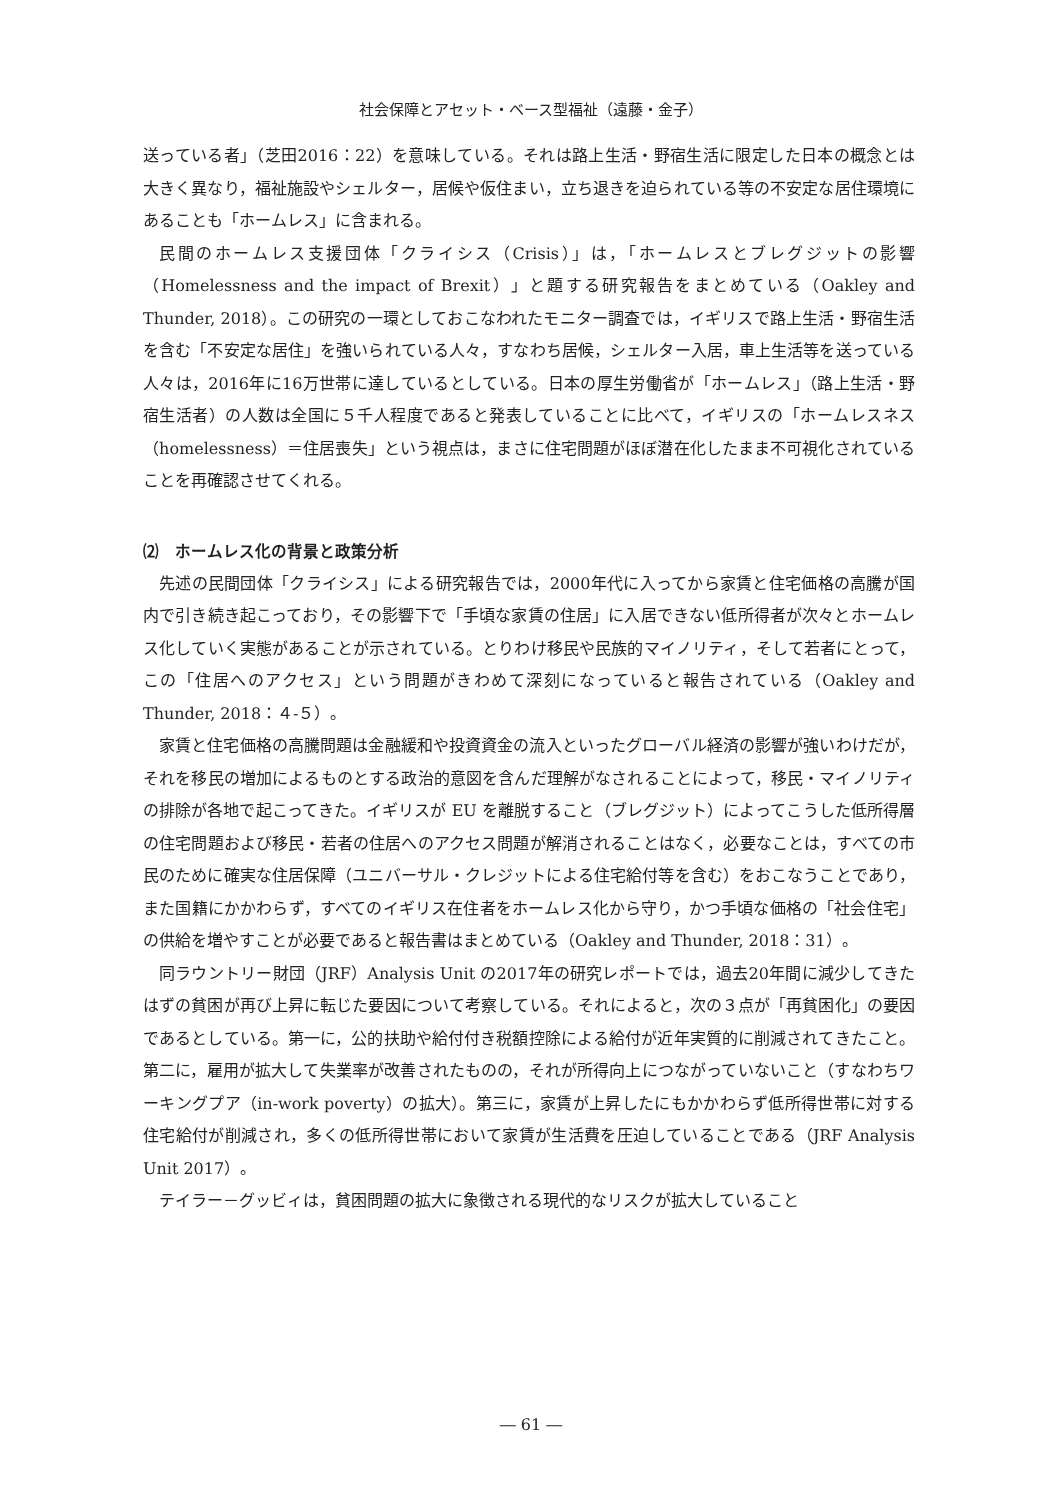社会保障とアセット・ベース型福祉（遠藤・金子）
送っている者」（芝田2016：22）を意味している。それは路上生活・野宿生活に限定した日本の概念とは大きく異なり，福祉施設やシェルター，居候や仮住まい，立ち退きを迫られている等の不安定な居住環境にあることも「ホームレス」に含まれる。
民間のホームレス支援団体「クライシス（Crisis）」は，「ホームレスとブレグジットの影響（Homelessness and the impact of Brexit）」と題する研究報告をまとめている（Oakley and Thunder, 2018）。この研究の一環としておこなわれたモニター調査では，イギリスで路上生活・野宿生活を含む「不安定な居住」を強いられている人々，すなわち居候，シェルター入居，車上生活等を送っている人々は，2016年に16万世帯に達しているとしている。日本の厚生労働省が「ホームレス」（路上生活・野宿生活者）の人数は全国に５千人程度であると発表していることに比べて，イギリスの「ホームレスネス（homelessness）＝住居喪失」という視点は，まさに住宅問題がほぼ潜在化したまま不可視化されていることを再確認させてくれる。
⑵　ホームレス化の背景と政策分析
先述の民間団体「クライシス」による研究報告では，2000年代に入ってから家賃と住宅価格の高騰が国内で引き続き起こっており，その影響下で「手頃な家賃の住居」に入居できない低所得者が次々とホームレス化していく実態があることが示されている。とりわけ移民や民族的マイノリティ，そして若者にとって，この「住居へのアクセス」という問題がきわめて深刻になっていると報告されている（Oakley and Thunder, 2018：４-５）。
家賃と住宅価格の高騰問題は金融緩和や投資資金の流入といったグローバル経済の影響が強いわけだが，それを移民の増加によるものとする政治的意図を含んだ理解がなされることによって，移民・マイノリティの排除が各地で起こってきた。イギリスが EU を離脱すること（ブレグジット）によってこうした低所得層の住宅問題および移民・若者の住居へのアクセス問題が解消されることはなく，必要なことは，すべての市民のために確実な住居保障（ユニバーサル・クレジットによる住宅給付等を含む）をおこなうことであり，また国籍にかかわらず，すべてのイギリス在住者をホームレス化から守り，かつ手頃な価格の「社会住宅」の供給を増やすことが必要であると報告書はまとめている（Oakley and Thunder, 2018：31）。
同ラウントリー財団（JRF）Analysis Unit の2017年の研究レポートでは，過去20年間に減少してきたはずの貧困が再び上昇に転じた要因について考察している。それによると，次の３点が「再貧困化」の要因であるとしている。第一に，公的扶助や給付付き税額控除による給付が近年実質的に削減されてきたこと。第二に，雇用が拡大して失業率が改善されたものの，それが所得向上につながっていないこと（すなわちワーキングプア（in-work poverty）の拡大）。第三に，家賃が上昇したにもかかわらず低所得世帯に対する住宅給付が削減され，多くの低所得世帯において家賃が生活費を圧迫していることである（JRF Analysis Unit 2017）。
テイラー－グッビィは，貧困問題の拡大に象徴される現代的なリスクが拡大していること
― 61 ―